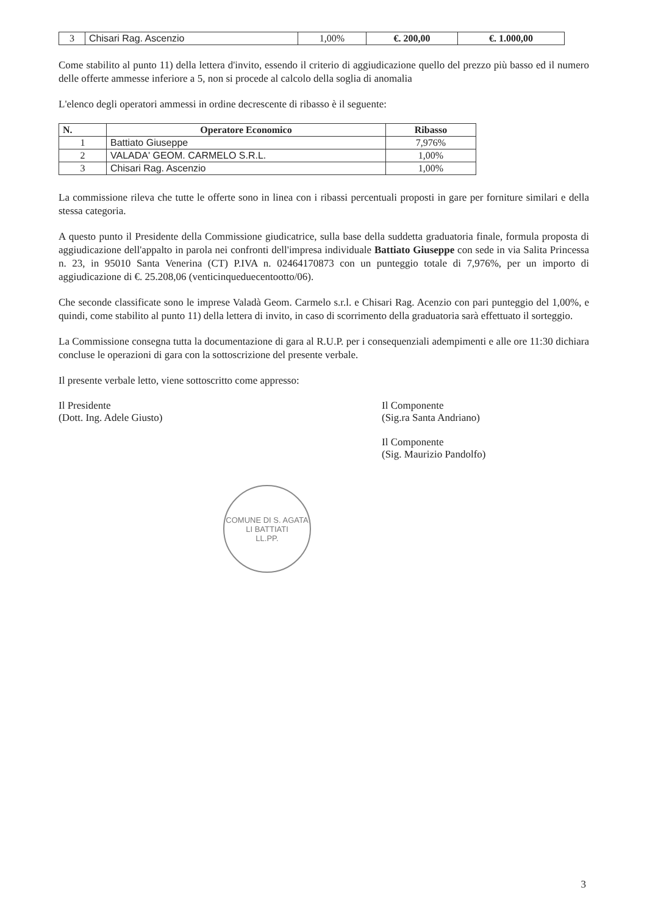| 3 | Chisari Rag. Ascenzio | 1,00% | €. 200,00 | €. 1.000,00 |
Come stabilito al punto 11) della lettera d'invito, essendo il criterio di aggiudicazione quello del prezzo più basso ed il numero delle offerte ammesse inferiore a 5, non si procede al calcolo della soglia di anomalia
L'elenco degli operatori ammessi in ordine decrescente di ribasso è il seguente:
| N. | Operatore Economico | Ribasso |
| --- | --- | --- |
| 1 | Battiato Giuseppe | 7,976% |
| 2 | VALADA' GEOM. CARMELO S.R.L. | 1,00% |
| 3 | Chisari Rag. Ascenzio | 1,00% |
La commissione rileva che tutte le offerte sono in linea con i ribassi percentuali proposti in gare per forniture similari e della stessa categoria.
A questo punto il Presidente della Commissione giudicatrice, sulla base della suddetta graduatoria finale, formula proposta di aggiudicazione dell'appalto in parola nei confronti dell'impresa individuale Battiato Giuseppe con sede in via Salita Princessa n. 23, in 95010 Santa Venerina (CT) P.IVA n. 02464170873 con un punteggio totale di 7,976%, per un importo di aggiudicazione di €. 25.208,06 (venticinqueduecentootto/06).
Che seconde classificate sono le imprese Valadà Geom. Carmelo s.r.l. e Chisari Rag. Acenzio con pari punteggio del 1,00%, e quindi, come stabilito al punto 11) della lettera di invito, in caso di scorrimento della graduatoria sarà effettuato il sorteggio.
La Commissione consegna tutta la documentazione di gara al R.U.P. per i consequenziali adempimenti e alle ore 11:30 dichiara concluse le operazioni di gara con la sottoscrizione del presente verbale.
Il presente verbale letto, viene sottoscritto come appresso:
Il Presidente
(Dott. Ing. Adele Giusto)
Il Componente
(Sig.ra Santa Andriano)
Il Componente
(Sig. Maurizio Pandolfo)
COMUNE DI S. AGATA LI BATTIATI
LL.PP.
3